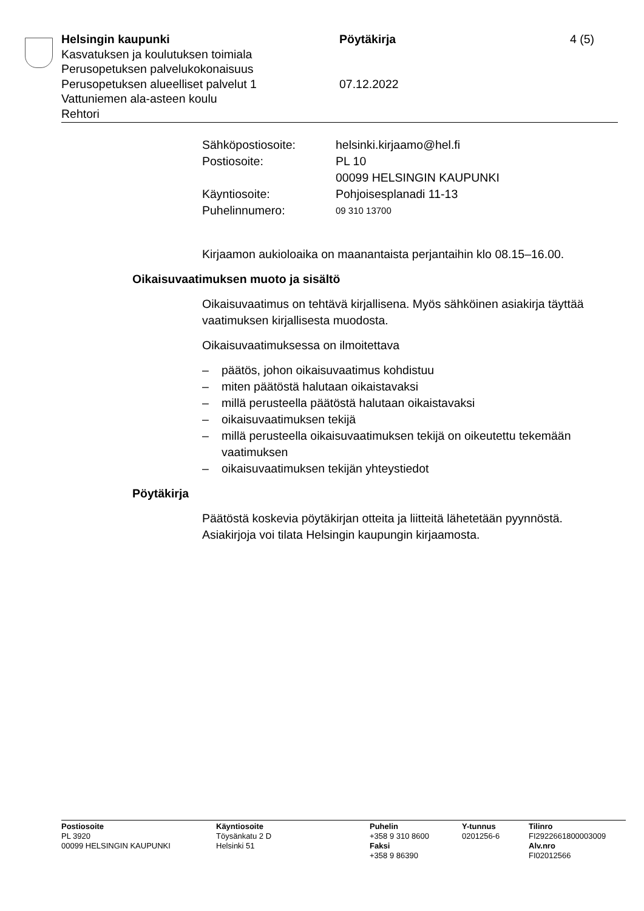Helsingin kaupunki Pöytäkirja 4 (5)
Kasvatuksen ja koulutuksen toimiala
Perusopetuksen palvelukokonaisuus
Perusopetuksen alueelliset palvelut 1 07.12.2022
Vattuniemen ala-asteen koulu
Rehtori
Sähköpostiosoite: helsinki.kirjaamo@hel.fi
Postiosoite: PL 10
00099 HELSINGIN KAUPUNKI
Käyntiosoite: Pohjoisesplanadi 11-13
Puhelinnumero:
09 310 13700
Kirjaamon aukioloaika on maanantaista perjantaihin klo 08.15–16.00.
Oikaisuvaatimuksen muoto ja sisältö
Oikaisuvaatimus on tehtävä kirjallisena. Myös sähköinen asiakirja täyttää vaatimuksen kirjallisesta muodosta.
Oikaisuvaatimuksessa on ilmoitettava
– päätös, johon oikaisuvaatimus kohdistuu
– miten päätöstä halutaan oikaistavaksi
– millä perusteella päätöstä halutaan oikaistavaksi
– oikaisuvaatimuksen tekijä
– millä perusteella oikaisuvaatimuksen tekijä on oikeutettu tekemään vaatimuksen
– oikaisuvaatimuksen tekijän yhteystiedot
Pöytäkirja
Päätöstä koskevia pöytäkirjan otteita ja liitteitä lähetetään pyynnöstä. Asiakirjoja voi tilata Helsingin kaupungin kirjaamosta.
Postiosoite
PL 3920
00099 HELSINGIN KAUPUNKI
Käyntiosoite
Töysänkatu 2 D
Helsinki 51
Puhelin
+358 9 310 8600
Faksi
+358 9 86390
Y-tunnus
0201256-6
Tilinro
FI2922661800003009
Alv.nro
FI02012566